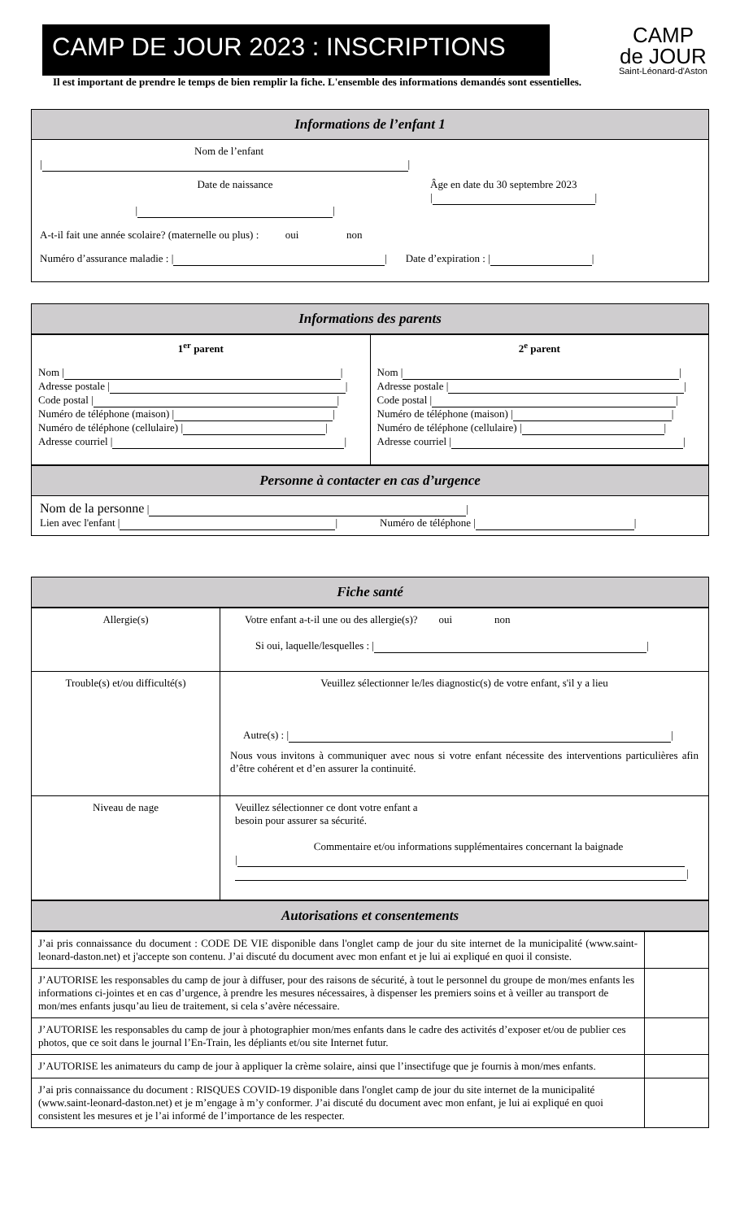CAMP DE JOUR 2023 : INSCRIPTIONS
CAMP
de JOUR
Saint-Léonard-d'Aston
Il est important de prendre le temps de bien remplir la fiche. L'ensemble des informations demandés sont essentielles.
Informations de l’enfant 1
Nom de l’enfant
| |
Date de naissance
| |
Âge en date du 30 septembre 2023
| |
A-t-il fait une année scolaire? (maternelle ou plus) : oui non
Numéro d’assurance maladie : | | Date d’expiration : | |
Informations des parents
| 1<sup>er</sup> parent Nom / / Adresse postale / / Code postal / / Numéro de téléphone (maison) / / Numéro de téléphone (cellulaire) / / Adresse courriel / / | 2<sup>e</sup> parent Nom / / Adresse postale / / Code postal / / Numéro de téléphone (maison) / / Numéro de téléphone (cellulaire) / / Adresse courriel / / |
Personne à contacter en cas d’urgence
Nom de la personne | |
Lien avec l'enfant | | Numéro de téléphone | |
Fiche santé
| Allergie(s) | Votre enfant a-t-il une ou des allergie(s)? oui non Si oui, laquelle/lesquelles : / / |
| Trouble(s) et/ou difficulté(s) | Veuillez sélectionner le/les diagnostic(s) de votre enfant, s'il y a lieu Autre(s) : / / Nous vous invitons à communiquer avec nous si votre enfant nécessite des interventions particulières afin d’être cohérent et d’en assurer la continuité. |
| Niveau de nage | Veuillez sélectionner ce dont votre enfant a besoin pour assurer sa sécurité. Commentaire et/ou informations supplémentaires concernant la baignade / / |
Autorisations et consentements
| J’ai pris connaissance du document : CODE DE VIE disponible dans l'onglet camp de jour du site internet de la municipalité (www.saint-leonard-daston.net) et j'accepte son contenu. J’ai discuté du document avec mon enfant et je lui ai expliqué en quoi il consiste. | |
| J’AUTORISE les responsables du camp de jour à diffuser, pour des raisons de sécurité, à tout le personnel du groupe de mon/mes enfants les informations ci-jointes et en cas d’urgence, à prendre les mesures nécessaires, à dispenser les premiers soins et à veiller au transport de mon/mes enfants jusqu’au lieu de traitement, si cela s’avère nécessaire. | |
| J’AUTORISE les responsables du camp de jour à photographier mon/mes enfants dans le cadre des activités d’exposer et/ou de publier ces photos, que ce soit dans le journal l’En-Train, les dépliants et/ou site Internet futur. | |
| J’AUTORISE les animateurs du camp de jour à appliquer la crème solaire, ainsi que l’insectifuge que je fournis à mon/mes enfants. | |
| J’ai pris connaissance du document : RISQUES COVID-19 disponible dans l'onglet camp de jour du site internet de la municipalité (www.saint-leonard-daston.net) et je m’engage à m’y conformer. J’ai discuté du document avec mon enfant, je lui ai expliqué en quoi consistent les mesures et je l’ai informé de l’importance de les respecter. | |